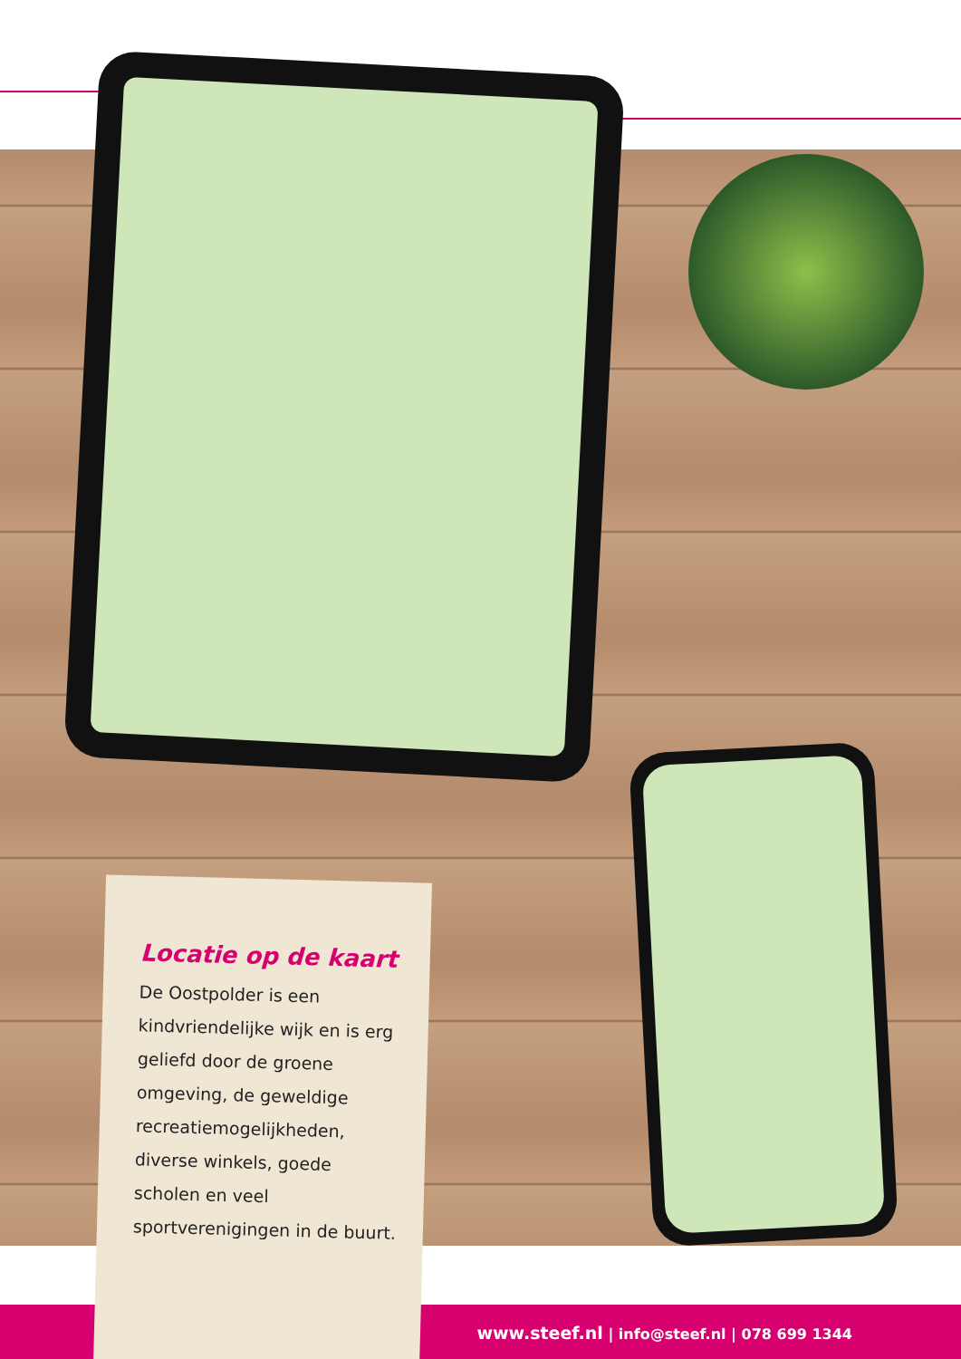Locatie op de kaart
De Oostpolder is een kindvriendelijke wijk en is erg geliefd door de groene omgeving, de geweldige recreatiemogelijkheden, diverse winkels, goede scholen en veel sportverenigingen in de buurt.
www.steef.nl | info@steef.nl | 078 699 1344